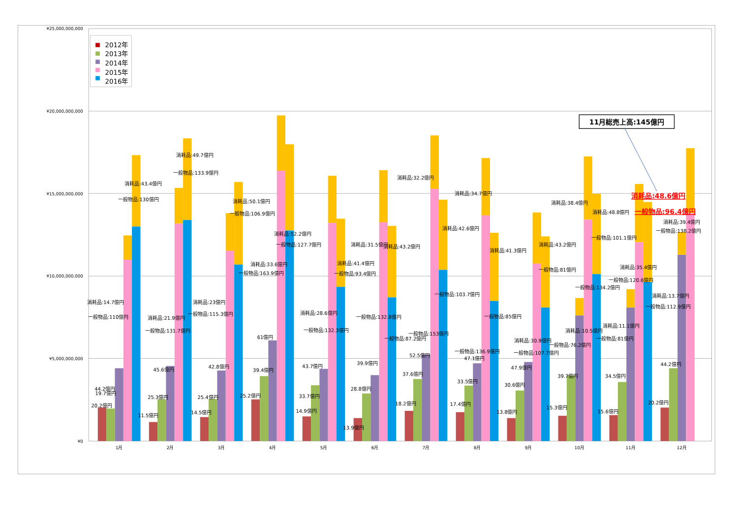¥25,000,000,000
¥20,000,000,000
¥15,000,000,000
¥10,000,000,000
¥5,000,000,000
¥0
1月
2月
3月
4月
5月
6月
7月
8月
9月
10月
11月
12月
2012年
2013年
2014年
2015年
2016年
11月総売上高:145億円
消耗品:48.6億円
一般物品:96.4億円
44.2億円
19.7億円
20.2億円
消耗品:14.7億円
一般物品:110億円
消耗品:43.4億円
一般物品:130億円
11.5億円
25.3億円
45.6億円
消耗品:21.9億円
一般物品:131.7億円
消耗品:49.7億円
一般物品:133.9億円
14.5億円
25.4億円
42.8億円
消耗品:23億円
一般物品:115.3億円
消耗品:50.1億円
一般物品:106.9億円
25.2億円
39.4億円
61億円
消耗品:33.6億円
一般物品:163.9億円
消耗品:52.2億円
一般物品:127.7億円
14.9億円
33.7億円
43.7億円
消耗品:28.6億円
一般物品:132.3億円
消耗品:41.4億円
一般物品:93.4億円
13.9億円
28.8億円
39.9億円
消耗品:31.5億円
一般物品:132.8億円
消耗品:43.2億円
一般物品:87.2億円
18.2億円
37.6億円
52.5億円
消耗品:32.2億円
一般物品:153億円
消耗品:42.6億円
一般物品:103.7億円
17.4億円
33.5億円
47.1億円
消耗品:34.7億円
一般物品:136.9億円
消耗品:41.3億円
一般物品:85億円
13.8億円
30.6億円
47.9億円
消耗品:30.9億円
一般物品:107.7億円
消耗品:43.2億円
一般物品:81億円
15.3億円
39.7億円
消耗品:10.5億円
一般物品:76.2億円
消耗品:38.4億円
一般物品:134.2億円
消耗品:48.8億円
一般物品:101.1億円
15.6億円
34.5億円
消耗品:11.1億円
一般物品:81億円
消耗品:35.4億円
一般物品:120.6億円
20.2億円
44.2億円
消耗品:13.7億円
一般物品:112.9億円
消耗品:39.4億円
一般物品:138.2億円